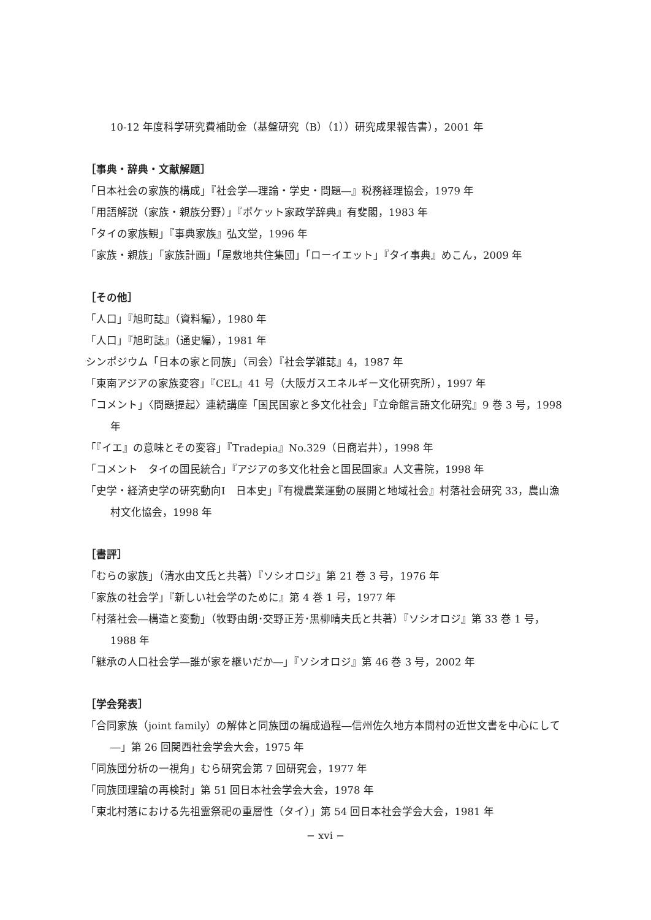10-12 年度科学研究費補助金（基盤研究（B）（1））研究成果報告書），2001 年
［事典・辞典・文献解題］
「日本社会の家族的構成」『社会学―理論・学史・問題―』税務経理協会，1979 年
「用語解説（家族・親族分野）」『ポケット家政学辞典』有斐閣，1983 年
「タイの家族観」『事典家族』弘文堂，1996 年
「家族・親族」「家族計画」「屋敷地共住集団」「ローイエット」『タイ事典』めこん，2009 年
［その他］
「人口」『旭町誌』（資料編），1980 年
「人口」『旭町誌』（通史編），1981 年
シンポジウム「日本の家と同族」（司会）『社会学雑誌』4，1987 年
「東南アジアの家族変容」『CEL』41 号（大阪ガスエネルギー文化研究所），1997 年
「コメント」〈問題提起〉連続講座「国民国家と多文化社会」『立命館言語文化研究』9 巻 3 号，1998 年
「『イエ』の意味とその変容」『Tradepia』No.329（日商岩井），1998 年
「コメント　タイの国民統合」『アジアの多文化社会と国民国家』人文書院，1998 年
「史学・経済史学の研究動向Ⅰ　日本史」『有機農業運動の展開と地域社会』村落社会研究 33，農山漁村文化協会，1998 年
［書評］
「むらの家族」（清水由文氏と共著）『ソシオロジ』第 21 巻 3 号，1976 年
「家族の社会学」『新しい社会学のために』第 4 巻 1 号，1977 年
「村落社会―構造と変動」（牧野由朗･交野正芳･黒柳晴夫氏と共著）『ソシオロジ』第 33 巻 1 号，1988 年
「継承の人口社会学―誰が家を継いだか―」『ソシオロジ』第 46 巻 3 号，2002 年
［学会発表］
「合同家族（joint family）の解体と同族団の編成過程―信州佐久地方本間村の近世文書を中心にして―」第 26 回関西社会学会大会，1975 年
「同族団分析の一視角」むら研究会第 7 回研究会，1977 年
「同族団理論の再検討」第 51 回日本社会学会大会，1978 年
「東北村落における先祖霊祭祀の重層性（タイ）」第 54 回日本社会学会大会，1981 年
− xvi −